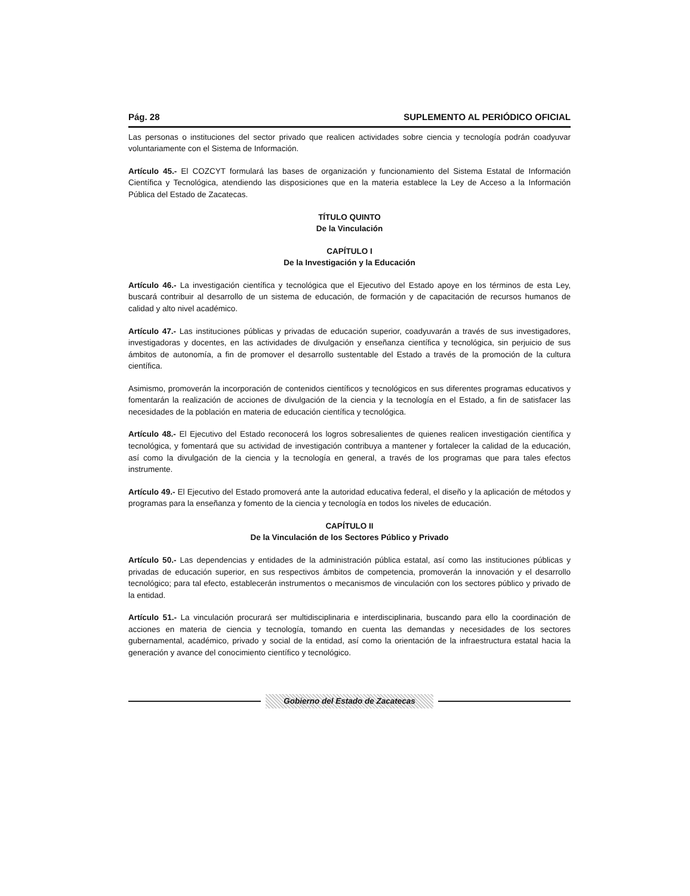Pág. 28 SUPLEMENTO AL PERIÓDICO OFICIAL
Las personas o instituciones del sector privado que realicen actividades sobre ciencia y tecnología podrán coadyuvar voluntariamente con el Sistema de Información.
Artículo 45.- El COZCYT formulará las bases de organización y funcionamiento del Sistema Estatal de Información Científica y Tecnológica, atendiendo las disposiciones que en la materia establece la Ley de Acceso a la Información Pública del Estado de Zacatecas.
TÍTULO QUINTO
De la Vinculación
CAPÍTULO I
De la Investigación y la Educación
Artículo 46.- La investigación científica y tecnológica que el Ejecutivo del Estado apoye en los términos de esta Ley, buscará contribuir al desarrollo de un sistema de educación, de formación y de capacitación de recursos humanos de calidad y alto nivel académico.
Artículo 47.- Las instituciones públicas y privadas de educación superior, coadyuvarán a través de sus investigadores, investigadoras y docentes, en las actividades de divulgación y enseñanza científica y tecnológica, sin perjuicio de sus ámbitos de autonomía, a fin de promover el desarrollo sustentable del Estado a través de la promoción de la cultura científica.
Asimismo, promoverán la incorporación de contenidos científicos y tecnológicos en sus diferentes programas educativos y fomentarán la realización de acciones de divulgación de la ciencia y la tecnología en el Estado, a fin de satisfacer las necesidades de la población en materia de educación científica y tecnológica.
Artículo 48.- El Ejecutivo del Estado reconocerá los logros sobresalientes de quienes realicen investigación científica y tecnológica, y fomentará que su actividad de investigación contribuya a mantener y fortalecer la calidad de la educación, así como la divulgación de la ciencia y la tecnología en general, a través de los programas que para tales efectos instrumente.
Artículo 49.- El Ejecutivo del Estado promoverá ante la autoridad educativa federal, el diseño y la aplicación de métodos y programas para la enseñanza y fomento de la ciencia y tecnología en todos los niveles de educación.
CAPÍTULO II
De la Vinculación de los Sectores Público y Privado
Artículo 50.- Las dependencias y entidades de la administración pública estatal, así como las instituciones públicas y privadas de educación superior, en sus respectivos ámbitos de competencia, promoverán la innovación y el desarrollo tecnológico; para tal efecto, establecerán instrumentos o mecanismos de vinculación con los sectores público y privado de la entidad.
Artículo 51.- La vinculación procurará ser multidisciplinaria e interdisciplinaria, buscando para ello la coordinación de acciones en materia de ciencia y tecnología, tomando en cuenta las demandas y necesidades de los sectores gubernamental, académico, privado y social de la entidad, así como la orientación de la infraestructura estatal hacia la generación y avance del conocimiento científico y tecnológico.
Gobierno del Estado de Zacatecas